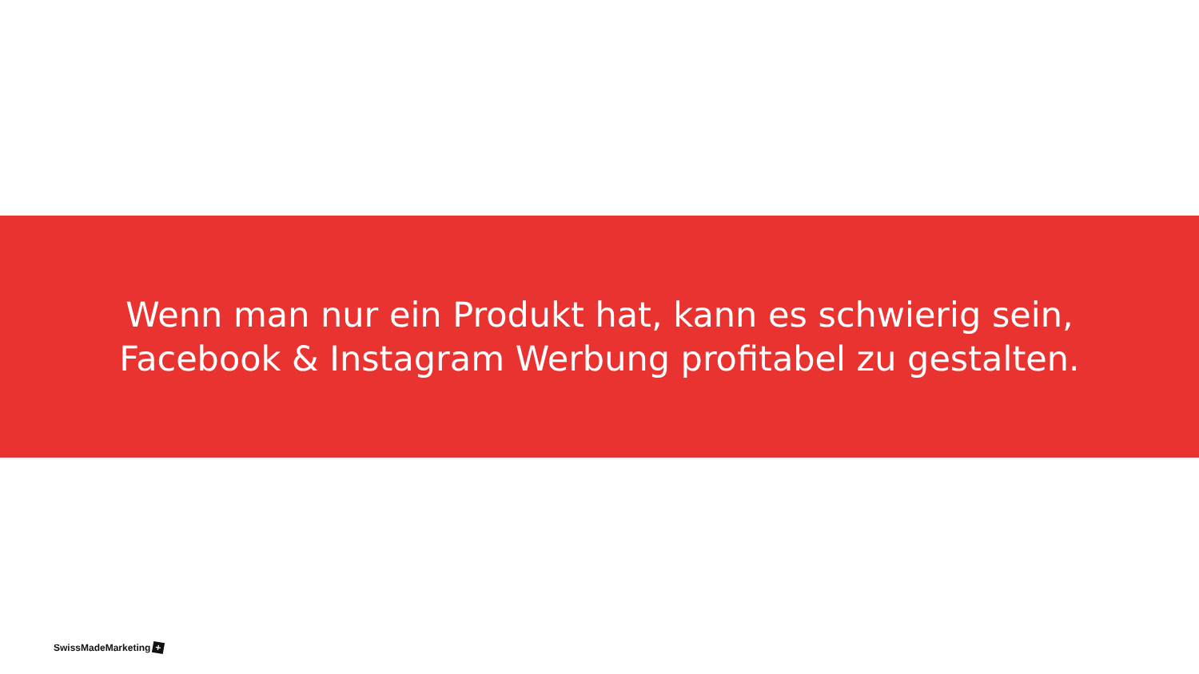Wenn man nur ein Produkt hat, kann es schwierig sein,
Facebook & Instagram Werbung profitabel zu gestalten.
SwissMadeMarketing +